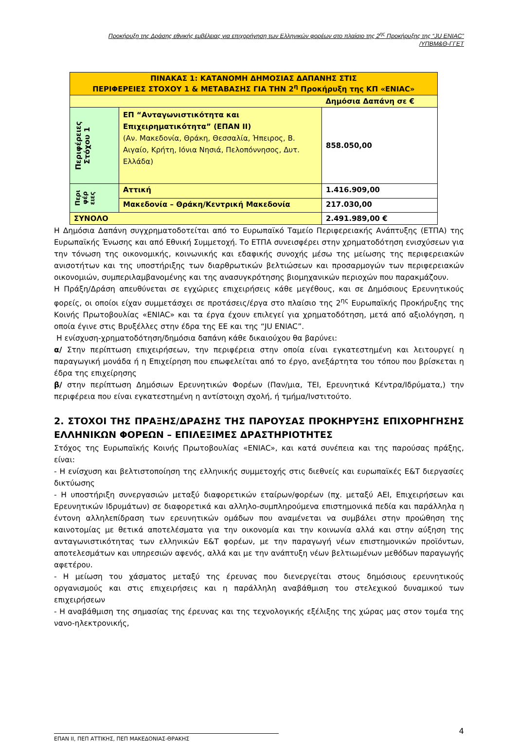Προκήρυξη της Δράσης εθνικής εμβέλειας για επιχορήγηση των Ελληνικών φορέων στο πλαίσιο της 2<sup>ης</sup> Προκήρυξης της “JU ENIAC”
/ΥΠΒΜ&Θ-ΓΓΕΤ
| ΠΙΝΑΚΑΣ 1: ΚΑΤΑΝΟΜΗ ΔΗΜΟΣΙΑΣ ΔΑΠΑΝΗΣ ΣΤΙΣ ΠΕΡΙΦΕΡΕΙΕΣ ΣΤΟΧΟΥ 1 & ΜΕΤΑΒΑΣΗΣ ΓΙΑ ΤΗΝ 2<sup>η</sup> Προκήρυξη της ΚΠ «ENIAC» | | |
| | | Δημόσια Δαπάνη σε € |
| Περιφέρειες Στόχου 1 | ΕΠ “Ανταγωνιστικότητα και Επιχειρηματικότητα” (ΕΠΑΝ ΙΙ) (Αν. Μακεδονία, Θράκη, Θεσσαλία, Ήπειρος, Β. Αιγαίο, Κρήτη, Ιόνια Νησιά, Πελοπόννησος, Δυτ. Ελλάδα) | 858.050,00 |
| Περι φέρ ειες | Αττική | 1.416.909,00 |
| | Μακεδονία – Θράκη/Κεντρική Μακεδονία | 217.030,00 |
| ΣΥΝΟΛΟ | | 2.491.989,00 € |
Η Δημόσια Δαπάνη συγχρηματοδοτείται από το Ευρωπαϊκό Ταμείο Περιφερειακής Ανάπτυξης (ΕΤΠΑ) της Ευρωπαϊκής Ένωσης και από Εθνική Συμμετοχή. Το ΕΤΠΑ συνεισφέρει στην χρηματοδότηση ενισχύσεων για την τόνωση της οικονομικής, κοινωνικής και εδαφικής συνοχής μέσω της μείωσης της περιφερειακών ανισοτήτων και της υποστήριξης των διαρθρωτικών βελτιώσεων και προσαρμογών των περιφερειακών οικονομιών, συμπεριλαμβανομένης και της ανασυγκρότησης βιομηχανικών περιοχών που παρακμάζουν.
Η Πράξη/Δράση απευθύνεται σε εγχώριες επιχειρήσεις κάθε μεγέθους, και σε Δημόσιους Ερευνητικούς φορείς, οι οποίοι είχαν συμμετάσχει σε προτάσεις/έργα στο πλαίσιο της 2<sup>ης</sup> Ευρωπαϊκής Προκήρυξης της Κοινής Πρωτοβουλίας «ENIAC» και τα έργα έχουν επιλεγεί για χρηματοδότηση, μετά από αξιολόγηση, η οποία έγινε στις Βρυξέλλες στην έδρα της ΕΕ και της “JU ENIAC”.
Η ενίσχυση-χρηματοδότηση/δημόσια δαπάνη κάθε δικαιούχου θα βαρύνει:
α/ Στην περίπτωση επιχειρήσεων, την περιφέρεια στην οποία είναι εγκατεστημένη και λειτουργεί η παραγωγική μονάδα ή η Επιχείρηση που επωφελείται από το έργο, ανεξάρτητα του τόπου που βρίσκεται η έδρα της επιχείρησης
β/ στην περίπτωση Δημόσιων Ερευνητικών Φορέων (Παν/μια, ΤΕΙ, Ερευνητικά Κέντρα/Ιδρύματα,) την περιφέρεια που είναι εγκατεστημένη η αντίστοιχη σχολή, ή τμήμα/Ινστιτούτο.
2. ΣΤΟΧΟΙ ΤΗΣ ΠΡΑΞΗΣ/ΔΡΑΣΗΣ ΤΗΣ ΠΑΡΟΥΣΑΣ ΠΡΟΚΗΡΥΞΗΣ ΕΠΙΧΟΡΗΓΗΣΗΣ ΕΛΛΗΝΙΚΩΝ ΦΟΡΕΩΝ – ΕΠΙΛΕΞΙΜΕΣ ΔΡΑΣΤΗΡΙΟΤΗΤΕΣ
Στόχος της Ευρωπαϊκής Κοινής Πρωτοβουλίας «ENIAC», και κατά συνέπεια και της παρούσας πράξης, είναι:
- Η ενίσχυση και βελτιστοποίηση της ελληνικής συμμετοχής στις διεθνείς και ευρωπαϊκές Ε&Τ διεργασίες δικτύωσης
- Η υποστήριξη συνεργασιών μεταξύ διαφορετικών εταίρων/φορέων (πχ. μεταξύ ΑΕΙ, Επιχειρήσεων και Ερευνητικών Ιδρυμάτων) σε διαφορετικά και αλληλο-συμπληρούμενα επιστημονικά πεδία και παράλληλα η έντονη αλληλεπίδραση των ερευνητικών ομάδων που αναμένεται να συμβάλει στην προώθηση της καινοτομίας με θετικά αποτελέσματα για την οικονομία και την κοινωνία αλλά και στην αύξηση της ανταγωνιστικότητας των ελληνικών Ε&Τ φορέων, με την παραγωγή νέων επιστημονικών προϊόντων, αποτελεσμάτων και υπηρεσιών αφενός, αλλά και με την ανάπτυξη νέων βελτιωμένων μεθόδων παραγωγής αφετέρου.
- Η μείωση του χάσματος μεταξύ της έρευνας που διενεργείται στους δημόσιους ερευνητικούς οργανισμούς και στις επιχειρήσεις και η παράλληλη αναβάθμιση του στελεχικού δυναμικού των επιχειρήσεων
- Η αναβάθμιση της σημασίας της έρευνας και της τεχνολογικής εξέλιξης της χώρας μας στον τομέα της νανο-ηλεκτρονικής,
ΕΠΑΝ ΙΙ, ΠΕΠ ΑΤΤΙΚΗΣ, ΠΕΠ ΜΑΚΕΔΟΝΙΑΣ-ΘΡΑΚΗΣ
4